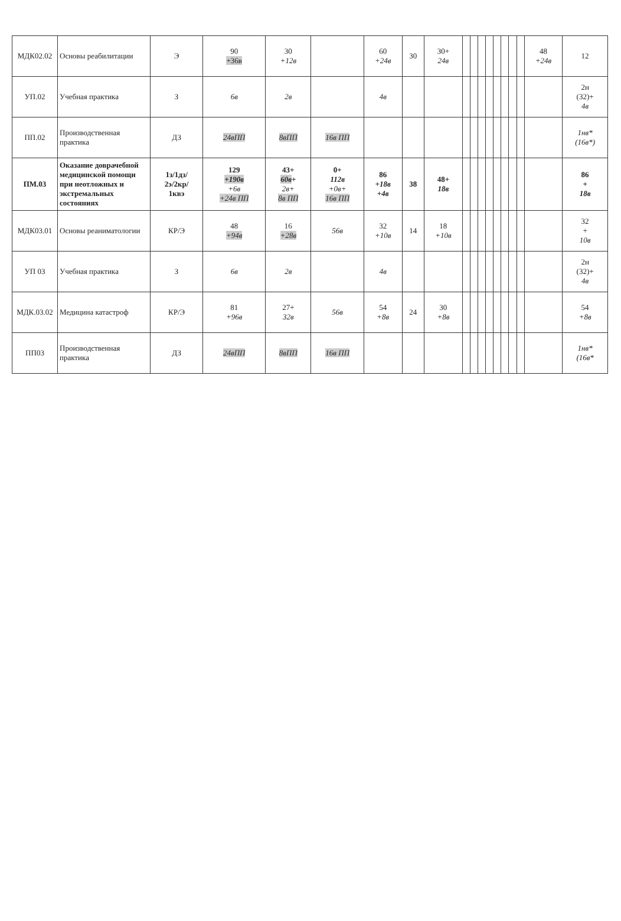| МДК02.02 | Основы реабилитации | Э | 90 +36в | 30 +12в | | 60 +24в | 30 | 30+ 24в | | | | | | | | | 48 +24в | 12 |
| УП.02 | Учебная практика | З | 6в | 2в | | 4в | | | | | | | | | | | | 2н (32)+ 4в |
| ПП.02 | Производственная практика | ДЗ | 24вПП | 8вПП | 16в ПП | | | | | | | | | | | | | 1нв* (16в*) |
| ПМ.03 | Оказание доврачебной медицинской помощи при неотложных и экстремальных состояниях | 1з/1дз/ 2э/2кр/ 1квэ | 129 +190в +6в +24в ПП | 43+ 60в + 2в+ 8в ПП | 0+ 112в +0в+ 16в ПП | 86 +18в +4в | 38 | 48+ 18в | | | | | | | | | | 86 + 18в |
| МДК03.01 | Основы реаниматологии | КР/Э | 48 +94в | 16 +28в | 56в | 32 +10в | 14 | 18 +10в | | | | | | | | | | 32 + 10в |
| УП 03 | Учебная практика | З | 6в | 2в | | 4в | | | | | | | | | | | | 2н (32)+ 4в |
| МДК.03.02 | Медицина катастроф | КР/Э | 81 +96в | 27+ 32в | 56в | 54 +8в | 24 | 30 +8в | | | | | | | | | | 54 +8в |
| ПП03 | Производственная практика | ДЗ | 24вПП | 8вПП | 16в ПП | | | | | | | | | | | | | 1нв* (16в* |